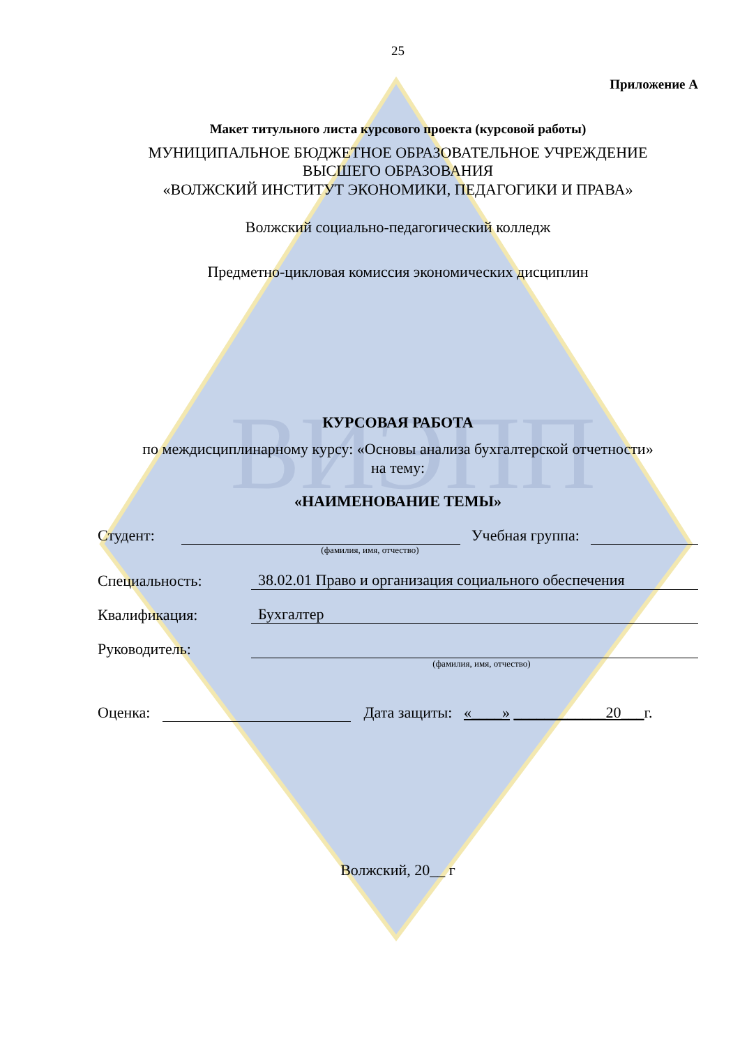ВИЭПП
25
Приложение А
Макет титульного листа курсового проекта (курсовой работы)
МУНИЦИПАЛЬНОЕ БЮДЖЕТНОЕ ОБРАЗОВАТЕЛЬНОЕ УЧРЕЖДЕНИЕ
ВЫСШЕГО ОБРАЗОВАНИЯ
«ВОЛЖСКИЙ ИНСТИТУТ ЭКОНОМИКИ, ПЕДАГОГИКИ И ПРАВА»
Волжский социально-педагогический колледж
Предметно-цикловая комиссия экономических дисциплин
КУРСОВАЯ РАБОТА
по междисциплинарному курсу: «Основы анализа бухгалтерской отчетности»
на тему:
«НАИМЕНОВАНИЕ ТЕМЫ»
Студент: Учебная группа:
(фамилия, имя, отчество)
Специальность: 38.02.01 Право и организация социального обеспечения
Квалификация: Бухгалтер
Руководитель:
(фамилия, имя, отчество)
Оценка: Дата защиты: «____» ____________20___г.
Волжский, 20__ г